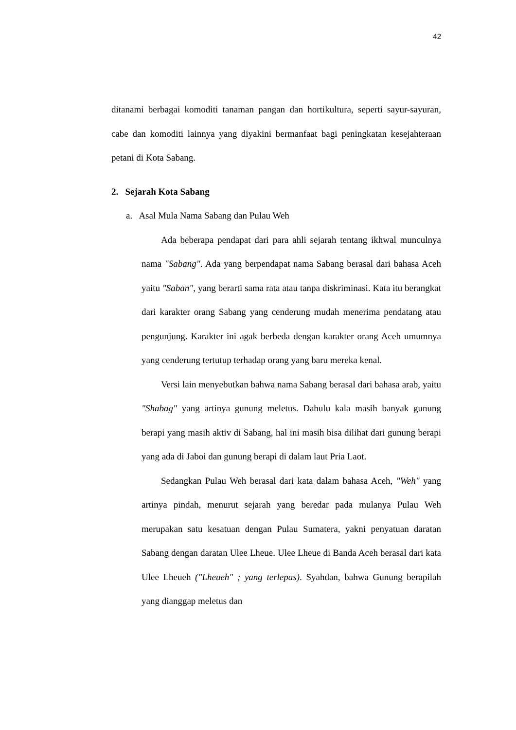42
ditanami berbagai komoditi tanaman pangan dan hortikultura, seperti sayur-sayuran, cabe dan komoditi lainnya yang diyakini bermanfaat bagi peningkatan kesejahteraan petani di Kota Sabang.
2. Sejarah Kota Sabang
a. Asal Mula Nama Sabang dan Pulau Weh
Ada beberapa pendapat dari para ahli sejarah tentang ikhwal munculnya nama "Sabang". Ada yang berpendapat nama Sabang berasal dari bahasa Aceh yaitu "Saban", yang berarti sama rata atau tanpa diskriminasi. Kata itu berangkat dari karakter orang Sabang yang cenderung mudah menerima pendatang atau pengunjung. Karakter ini agak berbeda dengan karakter orang Aceh umumnya yang cenderung tertutup terhadap orang yang baru mereka kenal.
Versi lain menyebutkan bahwa nama Sabang berasal dari bahasa arab, yaitu "Shabag" yang artinya gunung meletus. Dahulu kala masih banyak gunung berapi yang masih aktiv di Sabang, hal ini masih bisa dilihat dari gunung berapi yang ada di Jaboi dan gunung berapi di dalam laut Pria Laot.
Sedangkan Pulau Weh berasal dari kata dalam bahasa Aceh, "Weh" yang artinya pindah, menurut sejarah yang beredar pada mulanya Pulau Weh merupakan satu kesatuan dengan Pulau Sumatera, yakni penyatuan daratan Sabang dengan daratan Ulee Lheue. Ulee Lheue di Banda Aceh berasal dari kata Ulee Lheueh ("Lheueh" ; yang terlepas). Syahdan, bahwa Gunung berapilah yang dianggap meletus dan